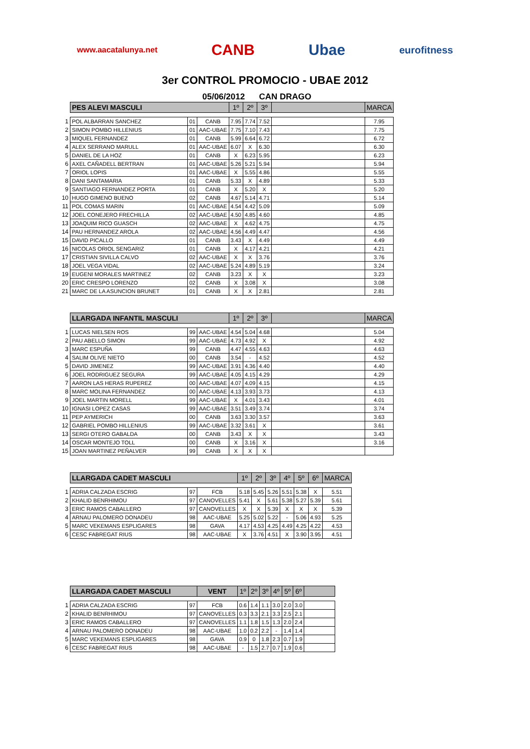www.aacatalunya.net CANB Ubae eurofitness
3er CONTROL PROMOCIO - UBAE 2012
05/06/2012 CAN DRAGO
| | PES ALEVI MASCULI | | | 1º | 2º | 3º | | MARCA |
| 1 | POL ALBARRAN SANCHEZ | 01 | CANB | 7.95 | 7.74 | 7.52 | | 7.95 |
| 2 | SIMON POMBO HILLENIUS | 01 | AAC-UBAE | 7.75 | 7.10 | 7.43 | | 7.75 |
| 3 | MIQUEL FERNANDEZ | 01 | CANB | 5.99 | 6.64 | 6.72 | | 6.72 |
| 4 | ALEX SERRANO MARULL | 01 | AAC-UBAE | 6.07 | X | 6.30 | | 6.30 |
| 5 | DANIEL DE LA HOZ | 01 | CANB | X | 6.23 | 5.95 | | 6.23 |
| 6 | AXEL CAÑADELL BERTRAN | 01 | AAC-UBAE | 5.26 | 5.21 | 5.94 | | 5.94 |
| 7 | ORIOL LOPIS | 01 | AAC-UBAE | X | 5.55 | 4.86 | | 5.55 |
| 8 | DANI SANTAMARIA | 01 | CANB | 5.33 | X | 4.89 | | 5.33 |
| 9 | SANTIAGO FERNANDEZ PORTA | 01 | CANB | X | 5.20 | X | | 5.20 |
| 10 | HUGO GIMENO BUENO | 02 | CANB | 4.67 | 5.14 | 4.71 | | 5.14 |
| 11 | POL COMAS MARIN | 01 | AAC-UBAE | 4.54 | 4.42 | 5.09 | | 5.09 |
| 12 | JOEL CONEJERO FRECHILLA | 02 | AAC-UBAE | 4.50 | 4.85 | 4.60 | | 4.85 |
| 13 | JOAQUIM RICO GUASCH | 02 | AAC-UBAE | X | 4.62 | 4.75 | | 4.75 |
| 14 | PAU HERNANDEZ AROLA | 02 | AAC-UBAE | 4.56 | 4.49 | 4.47 | | 4.56 |
| 15 | DAVID PICALLO | 01 | CANB | 3.43 | X | 4.49 | | 4.49 |
| 16 | NICOLAS ORIOL SENGARIZ | 01 | CANB | X | 4.17 | 4.21 | | 4.21 |
| 17 | CRISTIAN SIVILLA CALVO | 02 | AAC-UBAE | X | X | 3.76 | | 3.76 |
| 18 | JOEL VEGA VIDAL | 02 | AAC-UBAE | 5.24 | 4.89 | 5.19 | | 3.24 |
| 19 | EUGENI MORALES MARTINEZ | 02 | CANB | 3.23 | X | X | | 3.23 |
| 20 | ERIC CRESPO LORENZO | 02 | CANB | X | 3.08 | X | | 3.08 |
| 21 | MARC DE LA ASUNCION BRUNET | 01 | CANB | X | X | 2.81 | | 2.81 |
| | LLARGADA INFANTIL MASCULI | | | 1º | 2º | 3º | | MARCA |
| 1 | LUCAS NIELSEN ROS | 99 | AAC-UBAE | 4.54 | 5.04 | 4.68 | | 5.04 |
| 2 | PAU ABELLO SIMON | 99 | AAC-UBAE | 4.73 | 4.92 | X | | 4.92 |
| 3 | MARC ESPUÑA | 99 | CANB | 4.47 | 4.55 | 4.63 | | 4.63 |
| 4 | SALIM OLIVE NIETO | 00 | CANB | 3.54 | - | 4.52 | | 4.52 |
| 5 | DAVID JIMENEZ | 99 | AAC-UBAE | 3.91 | 4.36 | 4.40 | | 4.40 |
| 6 | JOEL RODRIGUEZ SEGURA | 99 | AAC-UBAE | 4.05 | 4.15 | 4.29 | | 4.29 |
| 7 | AARON LAS HERAS RUPEREZ | 00 | AAC-UBAE | 4.07 | 4.09 | 4.15 | | 4.15 |
| 8 | MARC MOLINA FERNANDEZ | 00 | AAC-UBAE | 4.13 | 3.93 | 3.73 | | 4.13 |
| 9 | JOEL MARTIN MORELL | 99 | AAC-UBAE | X | 4.01 | 3.43 | | 4.01 |
| 10 | IGNASI LOPEZ CASAS | 99 | AAC-UBAE | 3.51 | 3.49 | 3.74 | | 3.74 |
| 11 | PEP AYMERICH | 00 | CANB | 3.63 | 3.30 | 3.57 | | 3.63 |
| 12 | GABRIEL POMBO HILLENIUS | 99 | AAC-UBAE | 3.32 | 3.61 | X | | 3.61 |
| 13 | SERGI OTERO GABALDA | 00 | CANB | 3.43 | X | X | | 3.43 |
| 14 | OSCAR MONTEJO TOLL | 00 | CANB | X | 3.16 | X | | 3.16 |
| 15 | JOAN MARTINEZ PEÑALVER | 99 | CANB | X | X | X | | |
| | LLARGADA CADET MASCULI | | | 1º | 2º | 3º | 4º | 5º | 6º | MARCA |
| 1 | ADRIA CALZADA ESCRIG | 97 | FCB | 5.18 | 5.45 | 5.26 | 5.51 | 5.38 | X | 5.51 |
| 2 | KHALID BENRHIMOU | 97 | CANOVELLES | 5.41 | X | 5.61 | 5.38 | 5.27 | 5.39 | 5.61 |
| 3 | ERIC RAMOS CABALLERO | 97 | CANOVELLES | X | X | 5.39 | X | X | X | 5.39 |
| 4 | ARNAU PALOMERO DONADEU | 98 | AAC-UBAE | 5.25 | 5.02 | 5.22 | - | 5.06 | 4.93 | 5.25 |
| 5 | MARC VEKEMANS ESPLIGARES | 98 | GAVA | 4.17 | 4.53 | 4.25 | 4.49 | 4.25 | 4.22 | 4.53 |
| 6 | CESC FABREGAT RIUS | 98 | AAC-UBAE | X | 3.76 | 4.51 | X | 3.90 | 3.95 | 4.51 |
| | LLARGADA CADET MASCULI | | VENT | 1º | 2º | 3º | 4º | 5º | 6º | |
| 1 | ADRIA CALZADA ESCRIG | 97 | FCB | 0.6 | 1.4 | 1.1 | 3.0 | 2.0 | 3.0 | |
| 2 | KHALID BENRHIMOU | 97 | CANOVELLES | 0.3 | 3.3 | 2.1 | 3.3 | 2.5 | 2.1 | |
| 3 | ERIC RAMOS CABALLERO | 97 | CANOVELLES | 1.1 | 1.8 | 1.5 | 1.3 | 2.0 | 2.4 | |
| 4 | ARNAU PALOMERO DONADEU | 98 | AAC-UBAE | 1.0 | 0.2 | 2.2 | - | 1.4 | 1.4 | |
| 5 | MARC VEKEMANS ESPLIGARES | 98 | GAVA | 0.9 | 0 | 1.8 | 2.3 | 0.7 | 1.9 | |
| 6 | CESC FABREGAT RIUS | 98 | AAC-UBAE | - | 1.5 | 2.7 | 0.7 | 1.9 | 0.6 | |